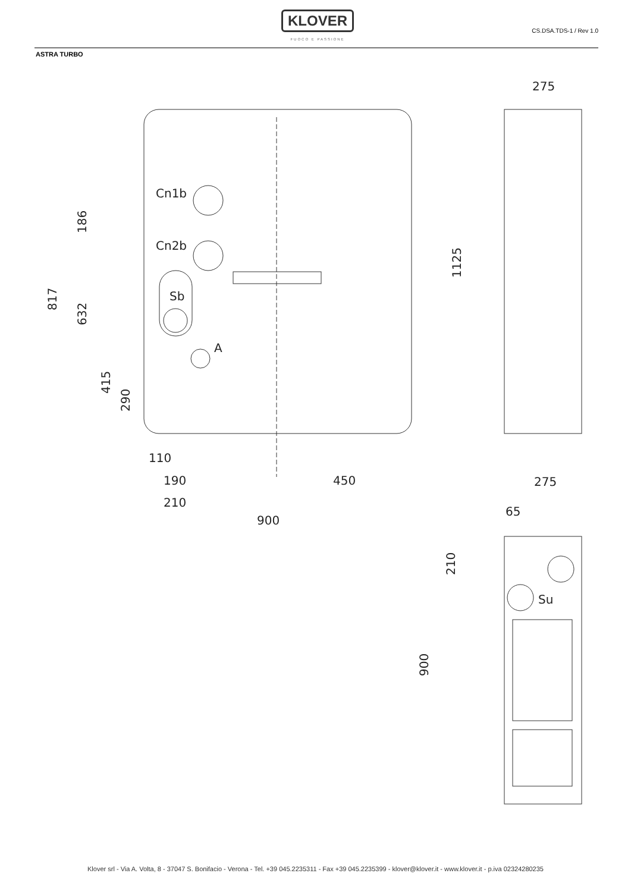KLOVER
FUOCO E PASSIONE
CS.DSA.TDS-1 / Rev 1.0
ASTRA TURBO
Cn1b
Cn2b
Sb
A
Su
110
190
210
450
900
275
275
65
186
817
632
415
290
1125
210
900
Klover srl - Via A. Volta, 8 - 37047 S. Bonifacio - Verona - Tel. +39 045.2235311 - Fax +39 045.2235399 - klover@klover.it - www.klover.it - p.iva 02324280235